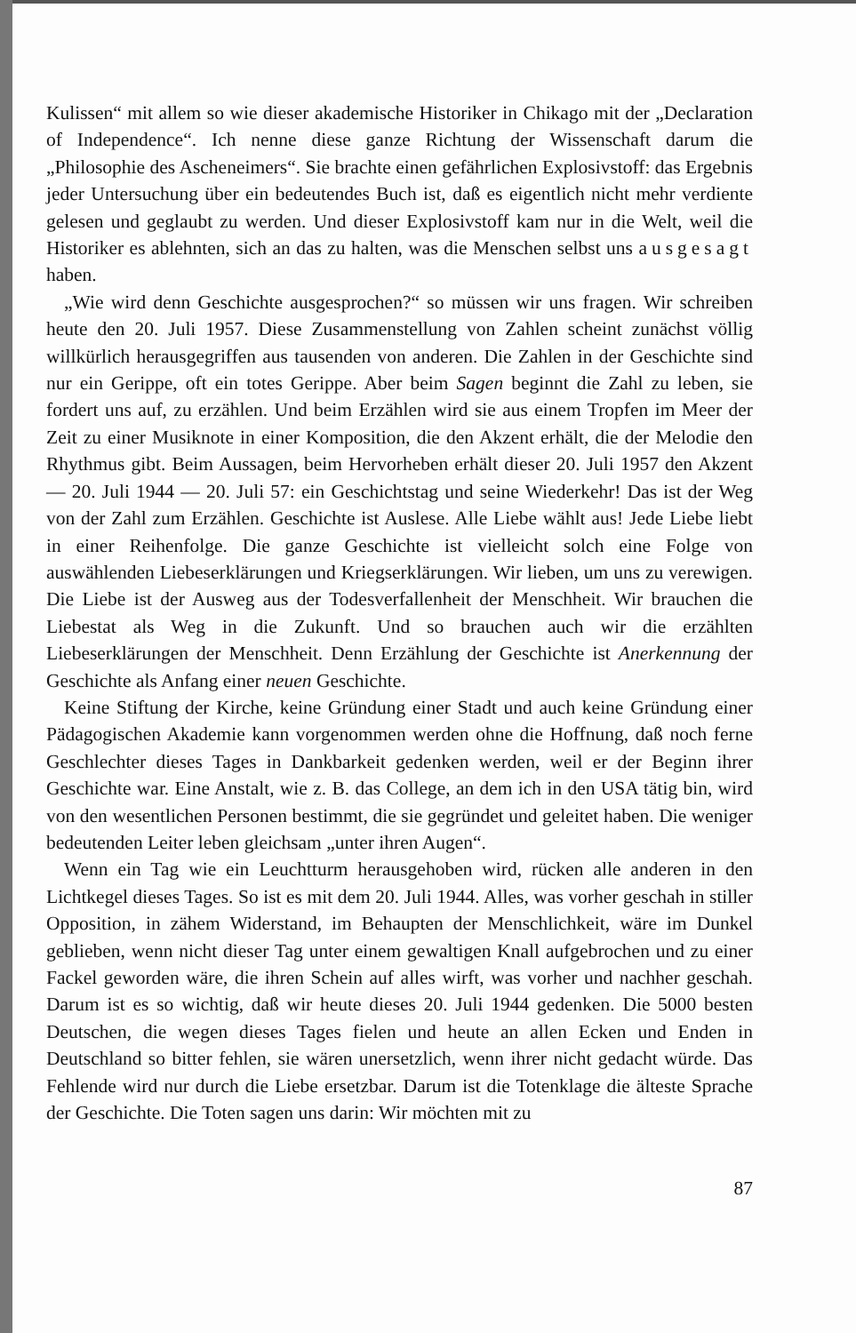Kulissen“ mit allem so wie dieser akademische Historiker in Chikago mit der „Declaration of Independence“. Ich nenne diese ganze Richtung der Wissenschaft darum die „Philosophie des Ascheneimers“. Sie brachte einen gefährlichen Explosivstoff: das Ergebnis jeder Untersuchung über ein bedeutendes Buch ist, daß es eigentlich nicht mehr verdiente gelesen und geglaubt zu werden. Und dieser Explosivstoff kam nur in die Welt, weil die Historiker es ablehnten, sich an das zu halten, was die Menschen selbst uns ausgesagt haben.
„Wie wird denn Geschichte ausgesprochen?“ so müssen wir uns fragen. Wir schreiben heute den 20. Juli 1957. Diese Zusammenstellung von Zahlen scheint zunächst völlig willkürlich herausgegriffen aus tausenden von anderen. Die Zahlen in der Geschichte sind nur ein Gerippe, oft ein totes Gerippe. Aber beim Sagen beginnt die Zahl zu leben, sie fordert uns auf, zu erzählen. Und beim Erzählen wird sie aus einem Tropfen im Meer der Zeit zu einer Musiknote in einer Komposition, die den Akzent erhält, die der Melodie den Rhythmus gibt. Beim Aussagen, beim Hervorheben erhält dieser 20. Juli 1957 den Akzent — 20. Juli 1944 — 20. Juli 57: ein Geschichtstag und seine Wiederkehr! Das ist der Weg von der Zahl zum Erzählen. Geschichte ist Auslese. Alle Liebe wählt aus! Jede Liebe liebt in einer Reihenfolge. Die ganze Geschichte ist vielleicht solch eine Folge von auswählenden Liebeserklärungen und Kriegserklärungen. Wir lieben, um uns zu verewigen. Die Liebe ist der Ausweg aus der Todesverfallenheit der Menschheit. Wir brauchen die Liebestat als Weg in die Zukunft. Und so brauchen auch wir die erzählten Liebeserklärungen der Menschheit. Denn Erzählung der Geschichte ist Anerkennung der Geschichte als Anfang einer neuen Geschichte.
Keine Stiftung der Kirche, keine Gründung einer Stadt und auch keine Gründung einer Pädagogischen Akademie kann vorgenommen werden ohne die Hoffnung, daß noch ferne Geschlechter dieses Tages in Dankbarkeit gedenken werden, weil er der Beginn ihrer Geschichte war. Eine Anstalt, wie z. B. das College, an dem ich in den USA tätig bin, wird von den wesentlichen Personen bestimmt, die sie gegründet und geleitet haben. Die weniger bedeutenden Leiter leben gleichsam „unter ihren Augen“.
Wenn ein Tag wie ein Leuchtturm herausgehoben wird, rücken alle anderen in den Lichtkegel dieses Tages. So ist es mit dem 20. Juli 1944. Alles, was vorher geschah in stiller Opposition, in zähem Widerstand, im Behaupten der Menschlichkeit, wäre im Dunkel geblieben, wenn nicht dieser Tag unter einem gewaltigen Knall aufgebrochen und zu einer Fackel geworden wäre, die ihren Schein auf alles wirft, was vorher und nachher geschah. Darum ist es so wichtig, daß wir heute dieses 20. Juli 1944 gedenken. Die 5000 besten Deutschen, die wegen dieses Tages fielen und heute an allen Ecken und Enden in Deutschland so bitter fehlen, sie wären unersetzlich, wenn ihrer nicht gedacht würde. Das Fehlende wird nur durch die Liebe ersetzbar. Darum ist die Totenklage die älteste Sprache der Geschichte. Die Toten sagen uns darin: Wir möchten mit zu
87